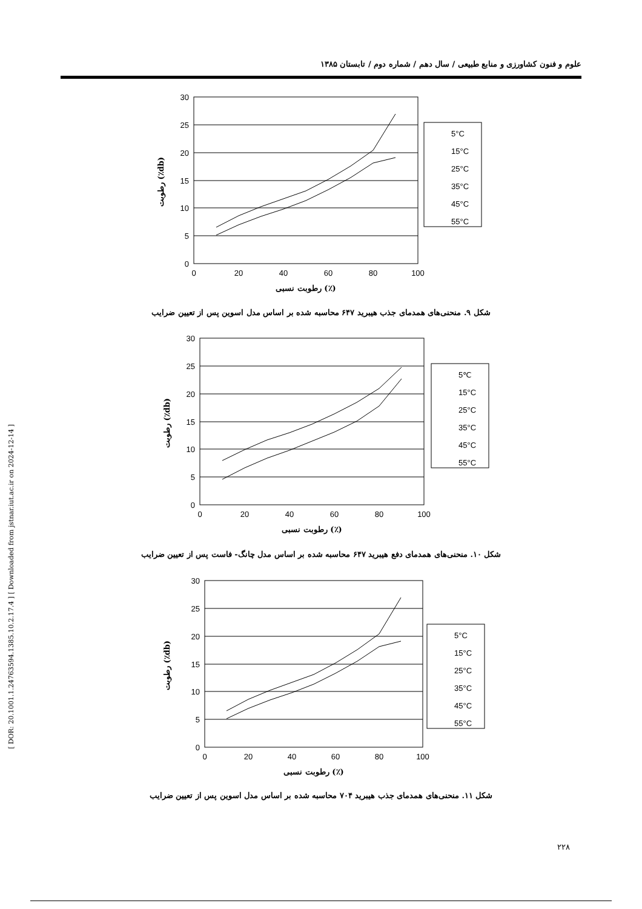علوم و فنون کشاورزی و منابع طبیعی / سال دهم / شماره دوم / تابستان ۱۳۸۵
[ DOR: 20.1001.1.24763594.1385.10.2.17.4 ] [ Downloaded from jstnar.iut.ac.ir on 2024-12-14 ]
30
25
20
15
10
5
0
0
20
40
60
80
100
رطوبت نسبی (٪)
رطوبت (٪db)
5°C
15°C
25°C
35°C
45°C
55°C
شکل ۹. منحنی‌های همدمای جذب هیبرید ۶۴۷ محاسبه شده بر اساس مدل اسوین پس از تعیین ضرایب
30
25
20
15
10
5
0
0
20
40
60
80
100
رطوبت نسبی (٪)
رطوبت (٪db)
5℃
15°C
25°C
35°C
45°C
55°C
شکل ۱۰. منحنی‌های همدمای دفع هیبرید ۶۴۷ محاسبه شده بر اساس مدل چانگ- فاست پس از تعیین ضرایب
30
25
20
15
10
5
0
0
20
40
60
80
100
رطوبت نسبی (٪)
رطوبت (٪db)
5°C
15°C
25°C
35°C
45°C
55°C
شکل ۱۱. منحنی‌های همدمای جذب هیبرید ۷۰۴ محاسبه شده بر اساس مدل اسوین پس از تعیین ضرایب
۲۲۸